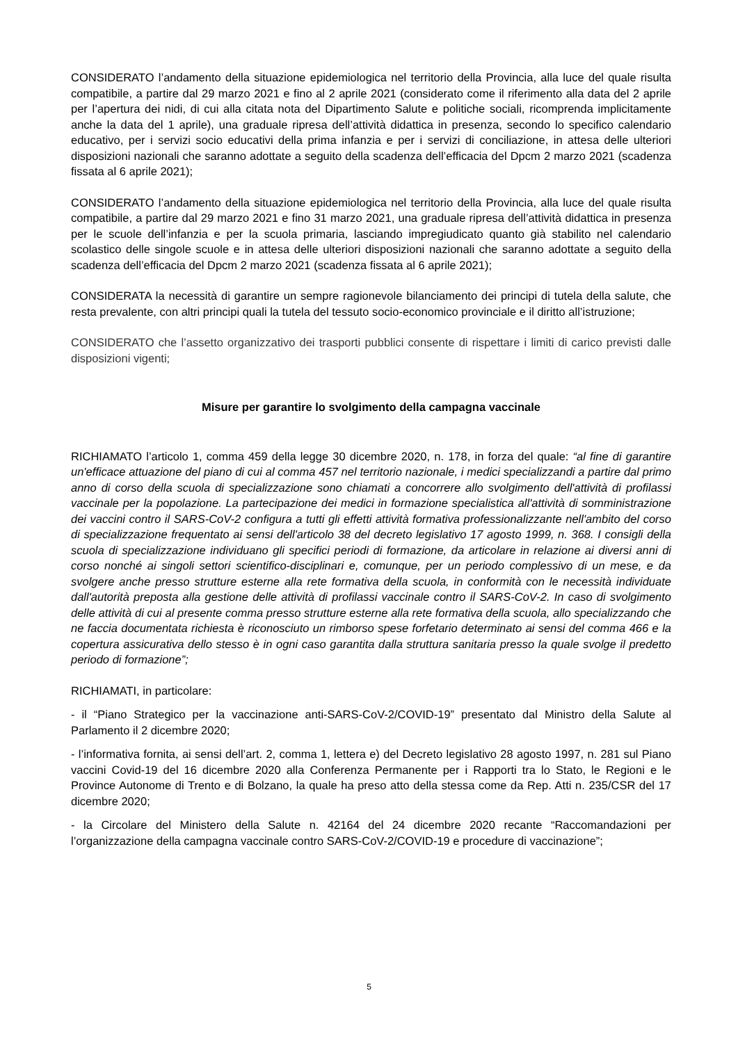CONSIDERATO l’andamento della situazione epidemiologica nel territorio della Provincia, alla luce del quale risulta compatibile, a partire dal 29 marzo 2021 e fino al 2 aprile 2021 (considerato come il riferimento alla data del 2 aprile per l’apertura dei nidi, di cui alla citata nota del Dipartimento Salute e politiche sociali, ricomprenda implicitamente anche la data del 1 aprile), una graduale ripresa dell’attività didattica in presenza, secondo lo specifico calendario educativo, per i servizi socio educativi della prima infanzia e per i servizi di conciliazione, in attesa delle ulteriori disposizioni nazionali che saranno adottate a seguito della scadenza dell’efficacia del Dpcm 2 marzo 2021 (scadenza fissata al 6 aprile 2021);
CONSIDERATO l’andamento della situazione epidemiologica nel territorio della Provincia, alla luce del quale risulta compatibile, a partire dal 29 marzo 2021 e fino 31 marzo 2021, una graduale ripresa dell’attività didattica in presenza per le scuole dell’infanzia e per la scuola primaria, lasciando impregiudicato quanto già stabilito nel calendario scolastico delle singole scuole e in attesa delle ulteriori disposizioni nazionali che saranno adottate a seguito della scadenza dell’efficacia del Dpcm 2 marzo 2021 (scadenza fissata al 6 aprile 2021);
CONSIDERATA la necessità di garantire un sempre ragionevole bilanciamento dei principi di tutela della salute, che resta prevalente, con altri principi quali la tutela del tessuto socio-economico provinciale e il diritto all’istruzione;
CONSIDERATO che l’assetto organizzativo dei trasporti pubblici consente di rispettare i limiti di carico previsti dalle disposizioni vigenti;
Misure per garantire lo svolgimento della campagna vaccinale
RICHIAMATO l’articolo 1, comma 459 della legge 30 dicembre 2020, n. 178, in forza del quale: “al fine di garantire un'efficace attuazione del piano di cui al comma 457 nel territorio nazionale, i medici specializzandi a partire dal primo anno di corso della scuola di specializzazione sono chiamati a concorrere allo svolgimento dell'attività di profilassi vaccinale per la popolazione. La partecipazione dei medici in formazione specialistica all'attività di somministrazione dei vaccini contro il SARS-CoV-2 configura a tutti gli effetti attività formativa professionalizzante nell'ambito del corso di specializzazione frequentato ai sensi dell'articolo 38 del decreto legislativo 17 agosto 1999, n. 368. I consigli della scuola di specializzazione individuano gli specifici periodi di formazione, da articolare in relazione ai diversi anni di corso nonché ai singoli settori scientifico-disciplinari e, comunque, per un periodo complessivo di un mese, e da svolgere anche presso strutture esterne alla rete formativa della scuola, in conformità con le necessità individuate dall'autorità preposta alla gestione delle attività di profilassi vaccinale contro il SARS-CoV-2. In caso di svolgimento delle attività di cui al presente comma presso strutture esterne alla rete formativa della scuola, allo specializzando che ne faccia documentata richiesta è riconosciuto un rimborso spese forfetario determinato ai sensi del comma 466 e la copertura assicurativa dello stesso è in ogni caso garantita dalla struttura sanitaria presso la quale svolge il predetto periodo di formazione”;
RICHIAMATI, in particolare:
- il “Piano Strategico per la vaccinazione anti-SARS-CoV-2/COVID-19” presentato dal Ministro della Salute al Parlamento il 2 dicembre 2020;
- l’informativa fornita, ai sensi dell’art. 2, comma 1, lettera e) del Decreto legislativo 28 agosto 1997, n. 281 sul Piano vaccini Covid-19 del 16 dicembre 2020 alla Conferenza Permanente per i Rapporti tra lo Stato, le Regioni e le Province Autonome di Trento e di Bolzano, la quale ha preso atto della stessa come da Rep. Atti n. 235/CSR del 17 dicembre 2020;
- la Circolare del Ministero della Salute n. 42164 del 24 dicembre 2020 recante “Raccomandazioni per l’organizzazione della campagna vaccinale contro SARS-CoV-2/COVID-19 e procedure di vaccinazione”;
5